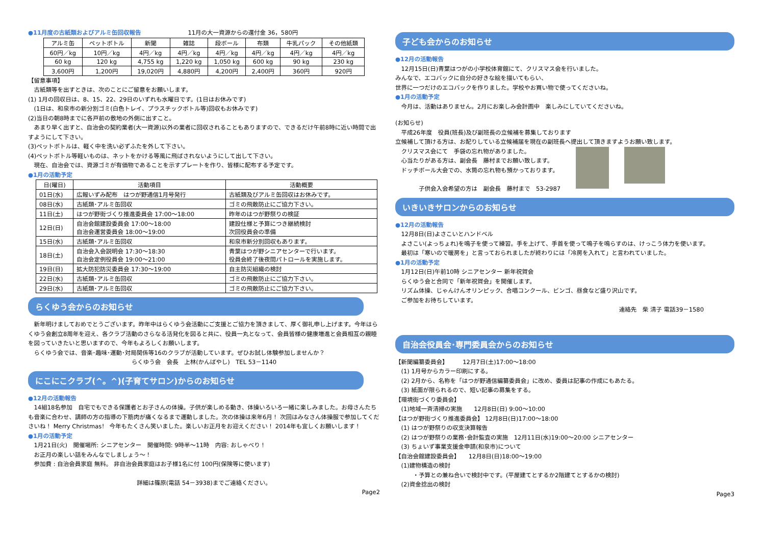●11月度の古紙類およびアルミ缶回収報告　　　　　　　　11月の大一資源からの還付金 36，580円
| アルミ缶 | ペットボトル | 新聞 | 雑誌 | 段ボール | 布類 | 牛乳パック | その他紙類 |
| --- | --- | --- | --- | --- | --- | --- | --- |
| 60円／kg | 10円／kg | 4円／kg | 4円／kg | 4円／kg | 4円／kg | 4円／kg | 4円／kg |
| 60 kg | 120 kg | 4,755 kg | 1,220 kg | 1,050 kg | 600 kg | 90 kg | 230 kg |
| 3,600円 | 1,200円 | 19,020円 | 4,880円 | 4,200円 | 2,400円 | 360円 | 920円 |
【留意事項】
　古紙類等を出すときは、次のことにご留意をお願いします。
(1) 1月の回収日は、8、15、22、29日のいずれも水曜日です。(1日はお休みです)
　(1日は、和泉市の新分別ゴミ(白色トレイ、プラスチックボトル等)回収もお休みです)
(2)当日の朝8時までに各戸前の敷地の外側に出すこと。
　あまり早く出すと、自治会の契約業者(大一資源)以外の業者に回収されることもありますので、できるだけ午前8時に近い時間で出すようにして下さい。
(3)ペットボトルは、軽く中を洗い必ずふたを外して下さい。
(4)ペットボトル等軽いものは、ネットをかける等風に飛ばされないようにして出して下さい。
　現在、自治会では、資源ゴミが有価物であることを示すプレートを作り、皆様に配布する予定です。
●1月の活動予定
| 日(曜日) | 活動項目 | 活動概要 |
| --- | --- | --- |
| 01日(水) | 広報いずみ配布 はつが野通信1月号発行 | 古紙類及びアルミ缶回収はお休みです。 |
| 08日(水) | 古紙類･アルミ缶回収 | ゴミの飛散防止にご協力下さい。 |
| 11日(土) | はつが野街づくり推進委員会 17:00～18:00 | 昨年のはつが野祭りの検証 |
| 12日(日) | 自治会館建設委員会 17:00～18:00 自治会運営委員会 18:00～19:00 | 建設仕様と予算につき継続検討 次回役員会の準備 |
| 15日(水) | 古紙類･アルミ缶回収 | 和泉市新分別回収もあります。 |
| 18日(土) | 自治会入会説明会 17:30～18:30 自治会定例役員会 19:00～21:00 | 青葉はつが野シニアセンターで行います。 役員会終了後夜間パトロールを実施します。 |
| 19日(日) | 拡大防犯防災委員会 17:30～19:00 | 自主防災組織の検討 |
| 22日(水) | 古紙類･アルミ缶回収 | ゴミの飛散防止にご協力下さい。 |
| 29日(水) | 古紙類･アルミ缶回収 | ゴミの飛散防止にご協力下さい。 |
らくゆう会からのお知らせ
　新年明けましておめでとうございます。昨年中はらくゆう会活動にご支援とご協力を頂きまして、厚く御礼申し上げます。今年はらくゆう会創立8周年を迎え、各クラブ活動のさらなる活発化を図ると共に、役員一丸となって、会員皆様の健康増進と会員相互の親睦を図っていきたいと思いますので、今年もよろしくお願いします。
　らくゆう会では、音楽･趣味･運動･対局関係等16のクラブが活動しています。ぜひお試し体験参加しませんか？
らくゆう会　会長　上林(かんばやし)　TEL 53－1140
にこにこクラブ(^。^)(子育てサロン)からのお知らせ
●12月の活動報告
　14組18名参加　自宅でもできる保護者とお子さんの体操。子供が楽しめる動き、体操いろいろ一緒に楽しみました。お母さんたちも音楽に合わせ、講師の方の指導の下筋肉が痛くなるまで運動しました。次の体操は来年6月！ 次回はみなさん体操服で参加してくださいね！ Merry Christmas！ 今年もたくさん笑いました。楽しいお正月をお迎えください！ 2014年も宜しくお願いします！
●1月の活動予定
　1月21日(火)　開催場所: シニアセンター　開催時間: 9時半～11時　内容: おしゃべり！
　お正月の楽しい話をみんなでしましょう～！
　参加費 : 自治会員家庭 無料。 非自治会員家庭はお子様1名に付 100円(保険等に使います)
詳細は篠原(電話 54－3938)までご連絡ください。
Page2
子ども会からのお知らせ
●12月の活動報告
　12月15日(日)青葉はつがの小学校体育館にて、クリスマス会を行いました。
みんなで、エコバックに自分の好きな絵を描いてもらい、
世界に一つだけのエコバックを作りました。学校やお買い物で使ってくださいね。
●1月の活動予定
　今月は、活動はありません。2月にお楽しみ会計画中　楽しみにしていてくださいね。
(お知らせ)
　平成26年度　役員(班長)及び副班長の立候補を募集しております
立候補して頂ける方は、お配りしている立候補届を現在の副班長へ提出して頂きますようお願い致します。
　クリスマス会にて　手袋の忘れ物がありました。
　心当たりがある方は、副会長　藤村までお願い致します。
　ドッチボール大会での、水筒の忘れ物も預かっております。
　　　　子供会入会希望の方は　副会長　藤村まで　53-2987
いきいきサロンからのお知らせ
●12月の活動報告
　12月8日(日)よさこいとハンドベル
　よさこい(よっちょれ)を鳴子を使って練習。手を上げて、手首を使って鳴子を鳴らすのは、けっこう体力を使います。
　最初は「寒いので暖房を」と言っておられましたが終わりには「冷房を入れて」と言われていました。
●1月の活動予定
　1月12日(日)午前10時 シニアセンター 新年祝賀会
　らくゆう会と合同で「新年祝賀会」を開催します。
　リズム体操、じゃんけんオリンピック、合唱コンクール、ビンゴ、昼食など盛り沢山です。
　ご参加をお待ちしています。
連絡先　柴 清子 電話39－1580
自治会役員会･専門委員会からのお知らせ
【新聞編纂委員会】　　　12月7日(土)17:00～18:00
　(1) 1月号からカラー印刷にする。
　(2) 2月から、名称を「はつが野通信編纂委員会」に改め、委員は記事の作成にもあたる。
　(3) 紙面が限られるので、短い記事の募集をする。
【環境街づくり委員会】
　(1)地域一斉清掃の実施　　12月8日(日) 9:00～10:00
【はつが野街づくり推進委員会】 12月8日(日)17:00～18:00
　(1) はつが野祭りの収支決算報告
　(2) はつが野祭りの業務･会計監査の実施　12月11日(水)19:00～20:00 シニアセンター
　(3) ちょいず事業支援金申請(和泉市)について
【自治会館建設委員会】　　12月8日(日)18:00～19:00
　(1)建物構造の検討
　　　・予算との兼ね合いで検討中です。(平屋建てとするか2階建てとするかの検討)
　(2)資金捻出の検討
Page3